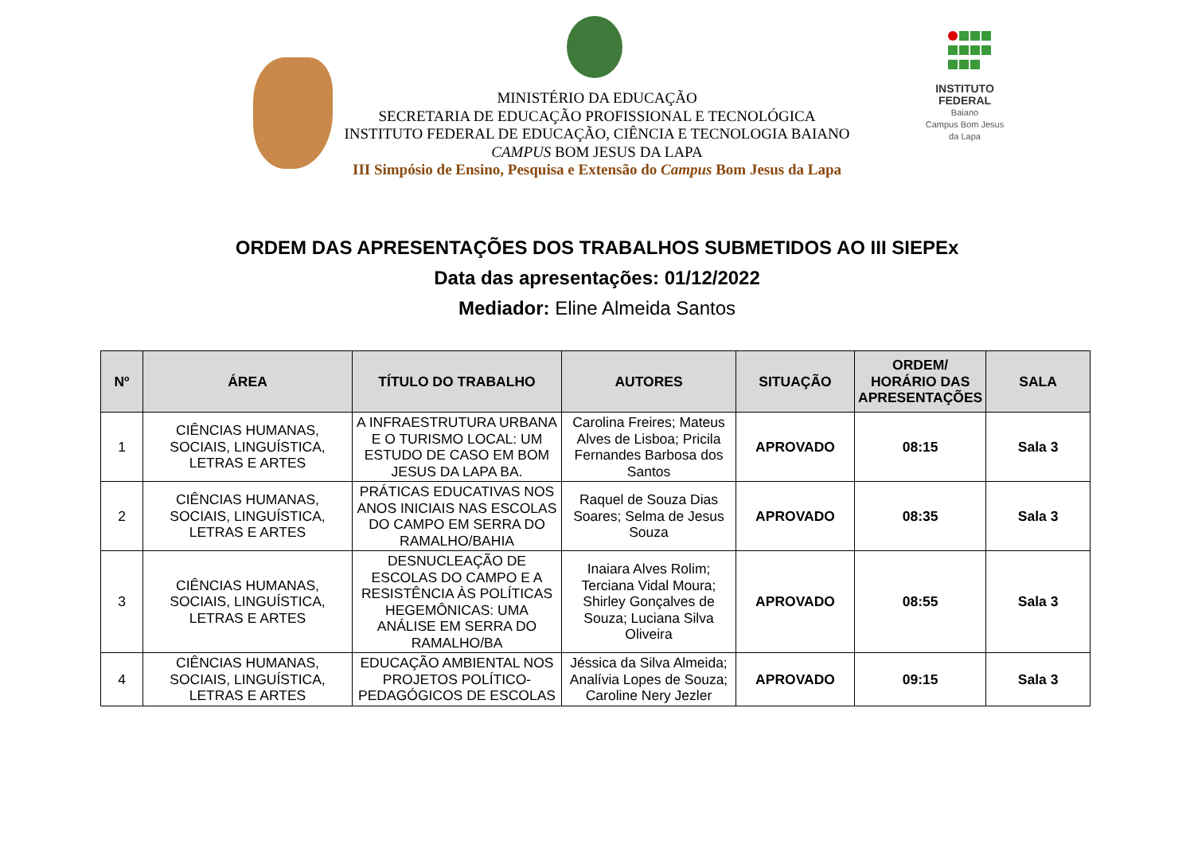INSTITUTO FEDERAL
Baiano
Campus Bom Jesus da Lapa
MINISTÉRIO DA EDUCAÇÃO
SECRETARIA DE EDUCAÇÃO PROFISSIONAL E TECNOLÓGICA
INSTITUTO FEDERAL DE EDUCAÇÃO, CIÊNCIA E TECNOLOGIA BAIANO
CAMPUS BOM JESUS DA LAPA
III Simpósio de Ensino, Pesquisa e Extensão do Campus Bom Jesus da Lapa
ORDEM DAS APRESENTAÇÕES DOS TRABALHOS SUBMETIDOS AO III SIEPEx
Data das apresentações: 01/12/2022
Mediador: Eline Almeida Santos
| Nº | ÁREA | TÍTULO DO TRABALHO | AUTORES | SITUAÇÃO | ORDEM/ HORÁRIO DAS APRESENTAÇÕES | SALA |
| --- | --- | --- | --- | --- | --- | --- |
| 1 | CIÊNCIAS HUMANAS, SOCIAIS, LINGUÍSTICA, LETRAS E ARTES | A INFRAESTRUTURA URBANA E O TURISMO LOCAL: UM ESTUDO DE CASO EM BOM JESUS DA LAPA BA. | Carolina Freires; Mateus Alves de Lisboa; Pricila Fernandes Barbosa dos Santos | APROVADO | 08:15 | Sala 3 |
| 2 | CIÊNCIAS HUMANAS, SOCIAIS, LINGUÍSTICA, LETRAS E ARTES | PRÁTICAS EDUCATIVAS NOS ANOS INICIAIS NAS ESCOLAS DO CAMPO EM SERRA DO RAMALHO/BAHIA | Raquel de Souza Dias Soares; Selma de Jesus Souza | APROVADO | 08:35 | Sala 3 |
| 3 | CIÊNCIAS HUMANAS, SOCIAIS, LINGUÍSTICA, LETRAS E ARTES | DESNUCLEAÇÃO DE ESCOLAS DO CAMPO E A RESISTÊNCIA ÀS POLÍTICAS HEGEMÔNICAS: UMA ANÁLISE EM SERRA DO RAMALHO/BA | Inaiara Alves Rolim; Terciana Vidal Moura; Shirley Gonçalves de Souza; Luciana Silva Oliveira | APROVADO | 08:55 | Sala 3 |
| 4 | CIÊNCIAS HUMANAS, SOCIAIS, LINGUÍSTICA, LETRAS E ARTES | EDUCAÇÃO AMBIENTAL NOS PROJETOS POLÍTICO-PEDAGÓGICOS DE ESCOLAS | Jéssica da Silva Almeida; Analívia Lopes de Souza; Caroline Nery Jezler | APROVADO | 09:15 | Sala 3 |